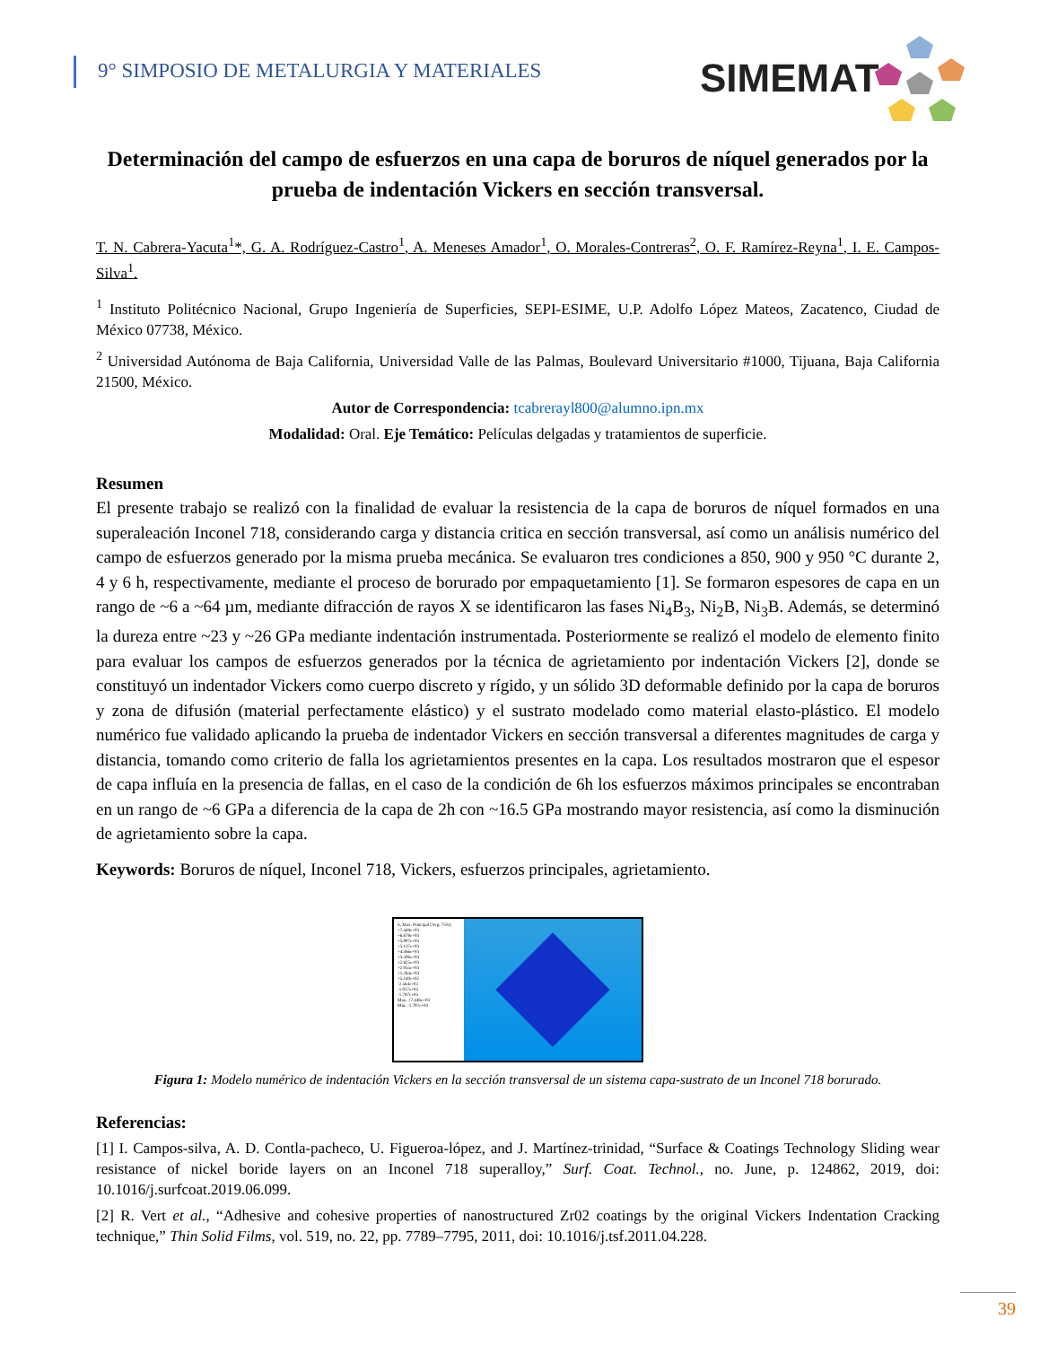9° SIMPOSIO DE METALURGIA Y MATERIALES
SIMEMAT
Determinación del campo de esfuerzos en una capa de boruros de níquel generados por la prueba de indentación Vickers en sección transversal.
T. N. Cabrera-Yacuta<sup>1</sup>*, G. A. Rodríguez-Castro<sup>1</sup>, A. Meneses Amador<sup>1</sup>, O. Morales-Contreras<sup>2</sup>, O. F. Ramírez-Reyna<sup>1</sup>, I. E. Campos-Silva<sup>1</sup>.
<sup>1</sup> Instituto Politécnico Nacional, Grupo Ingeniería de Superficies, SEPI-ESIME, U.P. Adolfo López Mateos, Zacatenco, Ciudad de México 07738, México.
<sup>2</sup> Universidad Autónoma de Baja California, Universidad Valle de las Palmas, Boulevard Universitario #1000, Tijuana, Baja California 21500, México.
Autor de Correspondencia: tcabrerayl800@alumno.ipn.mx
Modalidad: Oral. Eje Temático: Películas delgadas y tratamientos de superficie.
Resumen
El presente trabajo se realizó con la finalidad de evaluar la resistencia de la capa de boruros de níquel formados en una superaleación Inconel 718, considerando carga y distancia critica en sección transversal, así como un análisis numérico del campo de esfuerzos generado por la misma prueba mecánica. Se evaluaron tres condiciones a 850, 900 y 950 °C durante 2, 4 y 6 h, respectivamente, mediante el proceso de borurado por empaquetamiento [1]. Se formaron espesores de capa en un rango de ~6 a ~64 µm, mediante difracción de rayos X se identificaron las fases Ni<sub>4</sub>B<sub>3</sub>, Ni<sub>2</sub>B, Ni<sub>3</sub>B. Además, se determinó la dureza entre ~23 y ~26 GPa mediante indentación instrumentada. Posteriormente se realizó el modelo de elemento finito para evaluar los campos de esfuerzos generados por la técnica de agrietamiento por indentación Vickers [2], donde se constituyó un indentador Vickers como cuerpo discreto y rígido, y un sólido 3D deformable definido por la capa de boruros y zona de difusión (material perfectamente elástico) y el sustrato modelado como material elasto-plástico. El modelo numérico fue validado aplicando la prueba de indentador Vickers en sección transversal a diferentes magnitudes de carga y distancia, tomando como criterio de falla los agrietamientos presentes en la capa. Los resultados mostraron que el espesor de capa influía en la presencia de fallas, en el caso de la condición de 6h los esfuerzos máximos principales se encontraban en un rango de ~6 GPa a diferencia de la capa de 2h con ~16.5 GPa mostrando mayor resistencia, así como la disminución de agrietamiento sobre la capa.
Keywords: Boruros de níquel, Inconel 718, Vickers, esfuerzos principales, agrietamiento.
S, Max. Principal (Avg: 75%)
+7.448e+03
+6.678e+03
+5.907e+03
+5.137e+03
+4.366e+03
+3.596e+03
+2.825e+03
+2.055e+03
+1.284e+03
+5.140e+02
-2.564e+02
-1.027e+03
-1.797e+03
Max: +7.448e+03
Min: -1.797e+03
Figura 1: Modelo numérico de indentación Vickers en la sección transversal de un sistema capa-sustrato de un Inconel 718 borurado.
Referencias:
[1] I. Campos-silva, A. D. Contla-pacheco, U. Figueroa-lópez, and J. Martínez-trinidad, “Surface & Coatings Technology Sliding wear resistance of nickel boride layers on an Inconel 718 superalloy,” Surf. Coat. Technol., no. June, p. 124862, 2019, doi: 10.1016/j.surfcoat.2019.06.099.
[2] R. Vert et al., “Adhesive and cohesive properties of nanostructured Zr02 coatings by the original Vickers Indentation Cracking technique,” Thin Solid Films, vol. 519, no. 22, pp. 7789–7795, 2011, doi: 10.1016/j.tsf.2011.04.228.
39